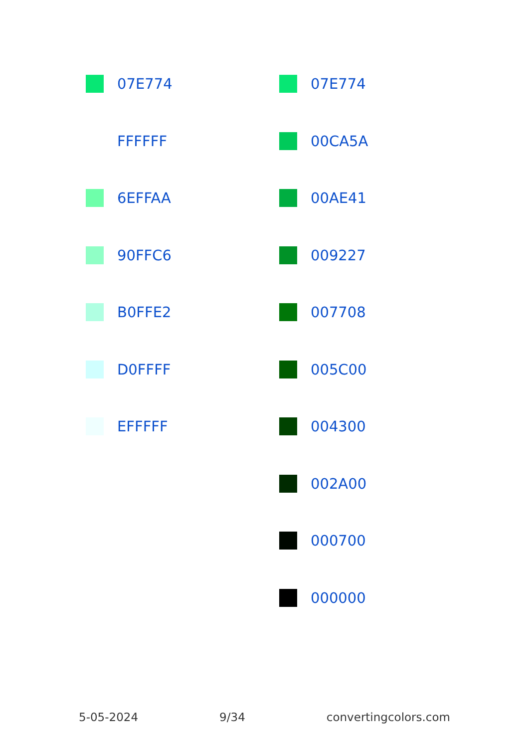07E774
FFFFFF
6EFFAA
90FFC6
B0FFE2
D0FFFF
EFFFFF
07E774
00CA5A
00AE41
009227
007708
005C00
004300
002A00
000700
000000
5-05-2024 9/34 convertingcolors.com